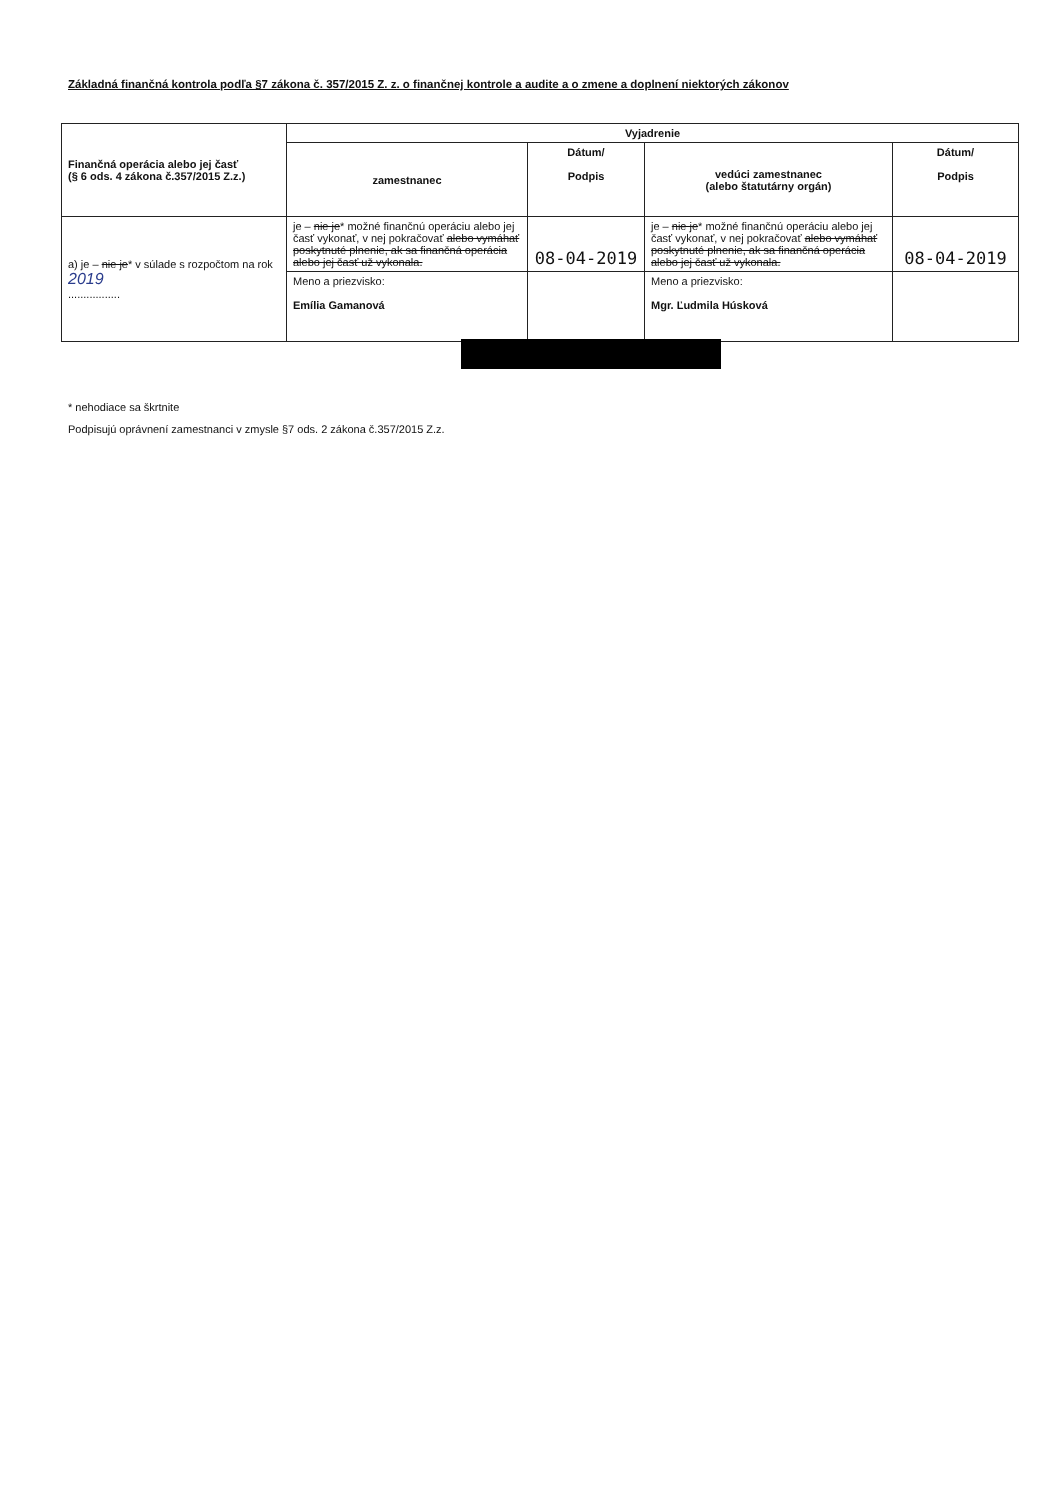Základná finančná kontrola podľa §7 zákona č. 357/2015 Z. z. o finančnej kontrole a audite a o zmene a doplnení niektorých zákonov
| Finančná operácia alebo jej časť (§ 6 ods. 4 zákona č.357/2015 Z.z.) | Vyjadrenie | | | |
| --- | --- | --- | --- | --- |
| | zamestnanec | Dátum/ Podpis | vedúci zamestnanec (alebo štatutárny orgán) | Dátum/ Podpis |
| a) je – nie je * v súlade s rozpočtom na rok 2019 ................. | je – nie je * možné finančnú operáciu alebo jej časť vykonať, v nej pokračovať alebo vymáhať poskytnuté plnenie, ak sa finančná operácia alebo jej časť už vykonala. | 08-04-2019 | je – nie je * možné finančnú operáciu alebo jej časť vykonať, v nej pokračovať alebo vymáhať poskytnuté plnenie, ak sa finančná operácia alebo jej časť už vykonala. | 08-04-2019 |
| | Meno a priezvisko: Emília Gamanová | | Meno a priezvisko: Mgr. Ľudmila Húsková | |
* nehodiace sa škrtnite
Podpisujú oprávnení zamestnanci v zmysle §7 ods. 2 zákona č.357/2015 Z.z.